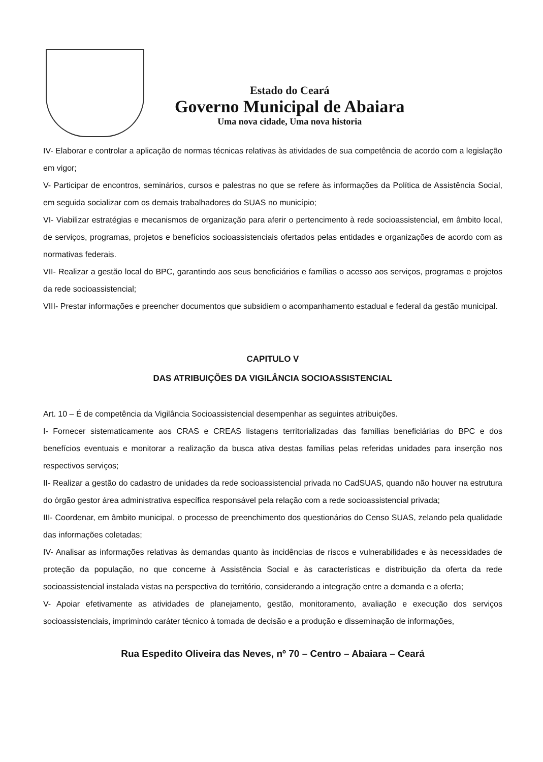Estado do Ceará
Governo Municipal de Abaiara
Uma nova cidade, Uma nova historia
IV- Elaborar e controlar a aplicação de normas técnicas relativas às atividades de sua competência de acordo com a legislação em vigor;
V- Participar de encontros, seminários, cursos e palestras no que se refere às informações da Política de Assistência Social, em seguida socializar com os demais trabalhadores do SUAS no município;
VI- Viabilizar estratégias e mecanismos de organização para aferir o pertencimento à rede socioassistencial, em âmbito local, de serviços, programas, projetos e benefícios socioassistenciais ofertados pelas entidades e organizações de acordo com as normativas federais.
VII- Realizar a gestão local do BPC, garantindo aos seus beneficiários e famílias o acesso aos serviços, programas e projetos da rede socioassistencial;
VIII- Prestar informações e preencher documentos que subsidiem o acompanhamento estadual e federal da gestão municipal.
CAPITULO V
DAS ATRIBUIÇÕES DA VIGILÂNCIA SOCIOASSISTENCIAL
Art. 10 – É de competência da Vigilância Socioassistencial desempenhar as seguintes atribuições.
I- Fornecer sistematicamente aos CRAS e CREAS listagens territorializadas das famílias beneficiárias do BPC e dos benefícios eventuais e monitorar a realização da busca ativa destas famílias pelas referidas unidades para inserção nos respectivos serviços;
II- Realizar a gestão do cadastro de unidades da rede socioassistencial privada no CadSUAS, quando não houver na estrutura do órgão gestor área administrativa específica responsável pela relação com a rede socioassistencial privada;
III- Coordenar, em âmbito municipal, o processo de preenchimento dos questionários do Censo SUAS, zelando pela qualidade das informações coletadas;
IV- Analisar as informações relativas às demandas quanto às incidências de riscos e vulnerabilidades e às necessidades de proteção da população, no que concerne à Assistência Social e às características e distribuição da oferta da rede socioassistencial instalada vistas na perspectiva do território, considerando a integração entre a demanda e a oferta;
V- Apoiar efetivamente as atividades de planejamento, gestão, monitoramento, avaliação e execução dos serviços socioassistenciais, imprimindo caráter técnico à tomada de decisão e a produção e disseminação de informações,
Rua Espedito Oliveira das Neves, nº 70 – Centro – Abaiara – Ceará